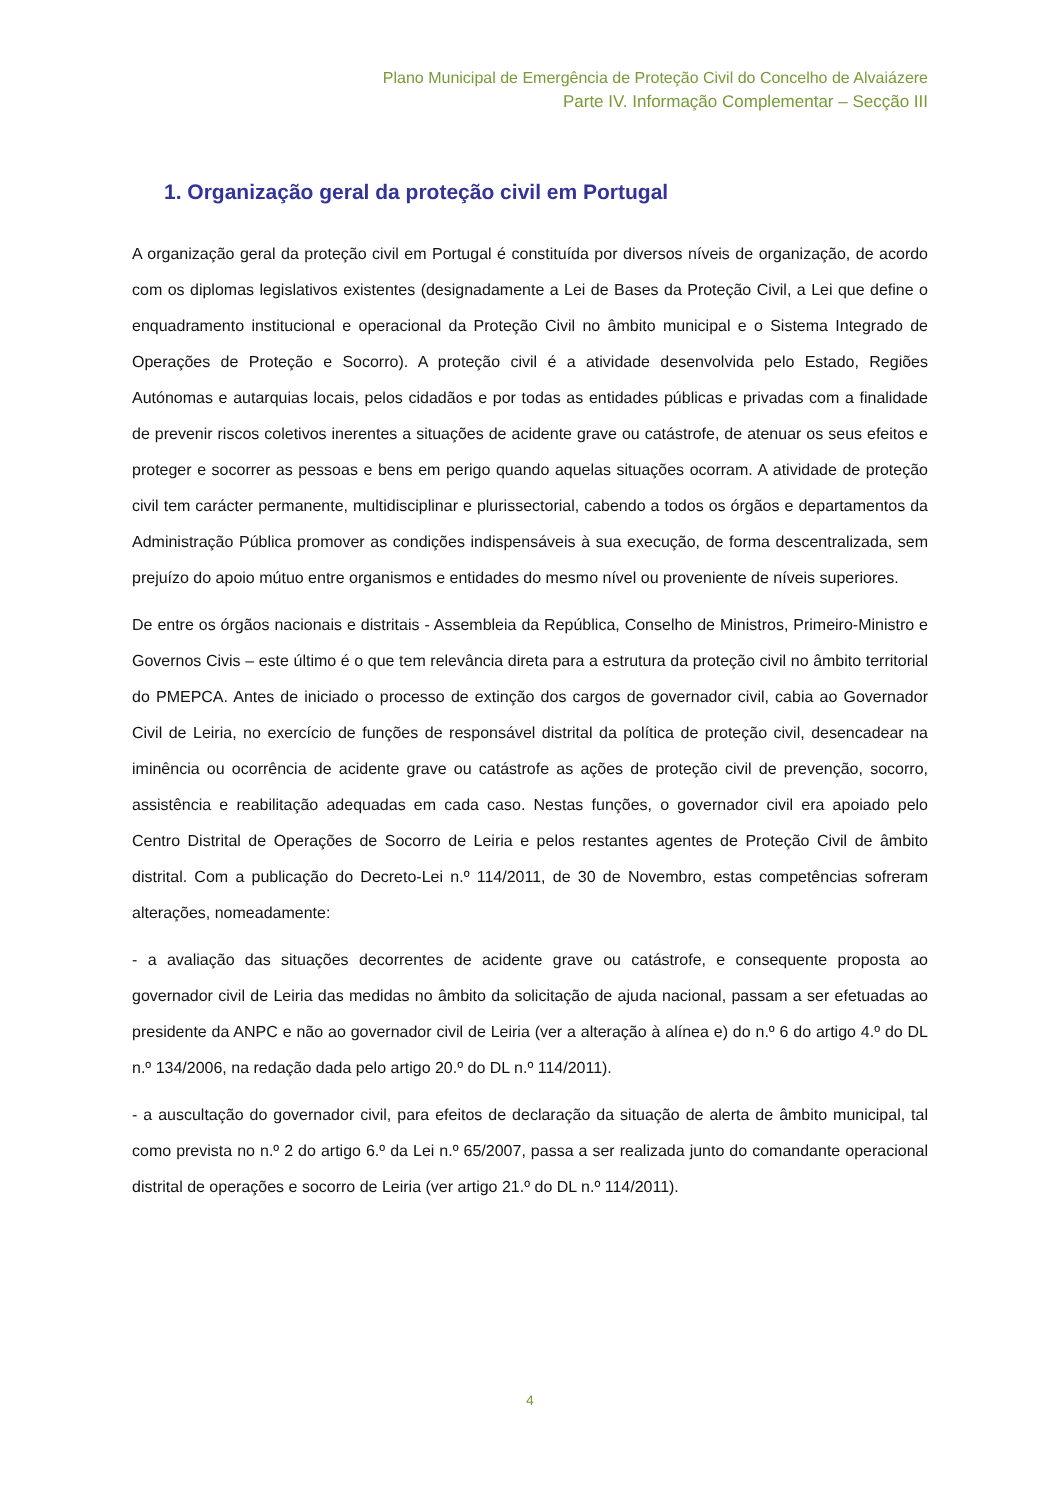Plano Municipal de Emergência de Proteção Civil do Concelho de Alvaiázere
Parte IV. Informação Complementar – Secção III
1. Organização geral da proteção civil em Portugal
A organização geral da proteção civil em Portugal é constituída por diversos níveis de organização, de acordo com os diplomas legislativos existentes (designadamente a Lei de Bases da Proteção Civil, a Lei que define o enquadramento institucional e operacional da Proteção Civil no âmbito municipal e o Sistema Integrado de Operações de Proteção e Socorro). A proteção civil é a atividade desenvolvida pelo Estado, Regiões Autónomas e autarquias locais, pelos cidadãos e por todas as entidades públicas e privadas com a finalidade de prevenir riscos coletivos inerentes a situações de acidente grave ou catástrofe, de atenuar os seus efeitos e proteger e socorrer as pessoas e bens em perigo quando aquelas situações ocorram. A atividade de proteção civil tem carácter permanente, multidisciplinar e plurissectorial, cabendo a todos os órgãos e departamentos da Administração Pública promover as condições indispensáveis à sua execução, de forma descentralizada, sem prejuízo do apoio mútuo entre organismos e entidades do mesmo nível ou proveniente de níveis superiores.
De entre os órgãos nacionais e distritais - Assembleia da República, Conselho de Ministros, Primeiro-Ministro e Governos Civis – este último é o que tem relevância direta para a estrutura da proteção civil no âmbito territorial do PMEPCA. Antes de iniciado o processo de extinção dos cargos de governador civil, cabia ao Governador Civil de Leiria, no exercício de funções de responsável distrital da política de proteção civil, desencadear na iminência ou ocorrência de acidente grave ou catástrofe as ações de proteção civil de prevenção, socorro, assistência e reabilitação adequadas em cada caso. Nestas funções, o governador civil era apoiado pelo Centro Distrital de Operações de Socorro de Leiria e pelos restantes agentes de Proteção Civil de âmbito distrital. Com a publicação do Decreto-Lei n.º 114/2011, de 30 de Novembro, estas competências sofreram alterações, nomeadamente:
- a avaliação das situações decorrentes de acidente grave ou catástrofe, e consequente proposta ao governador civil de Leiria das medidas no âmbito da solicitação de ajuda nacional, passam a ser efetuadas ao presidente da ANPC e não ao governador civil de Leiria (ver a alteração à alínea e) do n.º 6 do artigo 4.º do DL n.º 134/2006, na redação dada pelo artigo 20.º do DL n.º 114/2011).
- a auscultação do governador civil, para efeitos de declaração da situação de alerta de âmbito municipal, tal como prevista no n.º 2 do artigo 6.º da Lei n.º 65/2007, passa a ser realizada junto do comandante operacional distrital de operações e socorro de Leiria (ver artigo 21.º do DL n.º 114/2011).
4